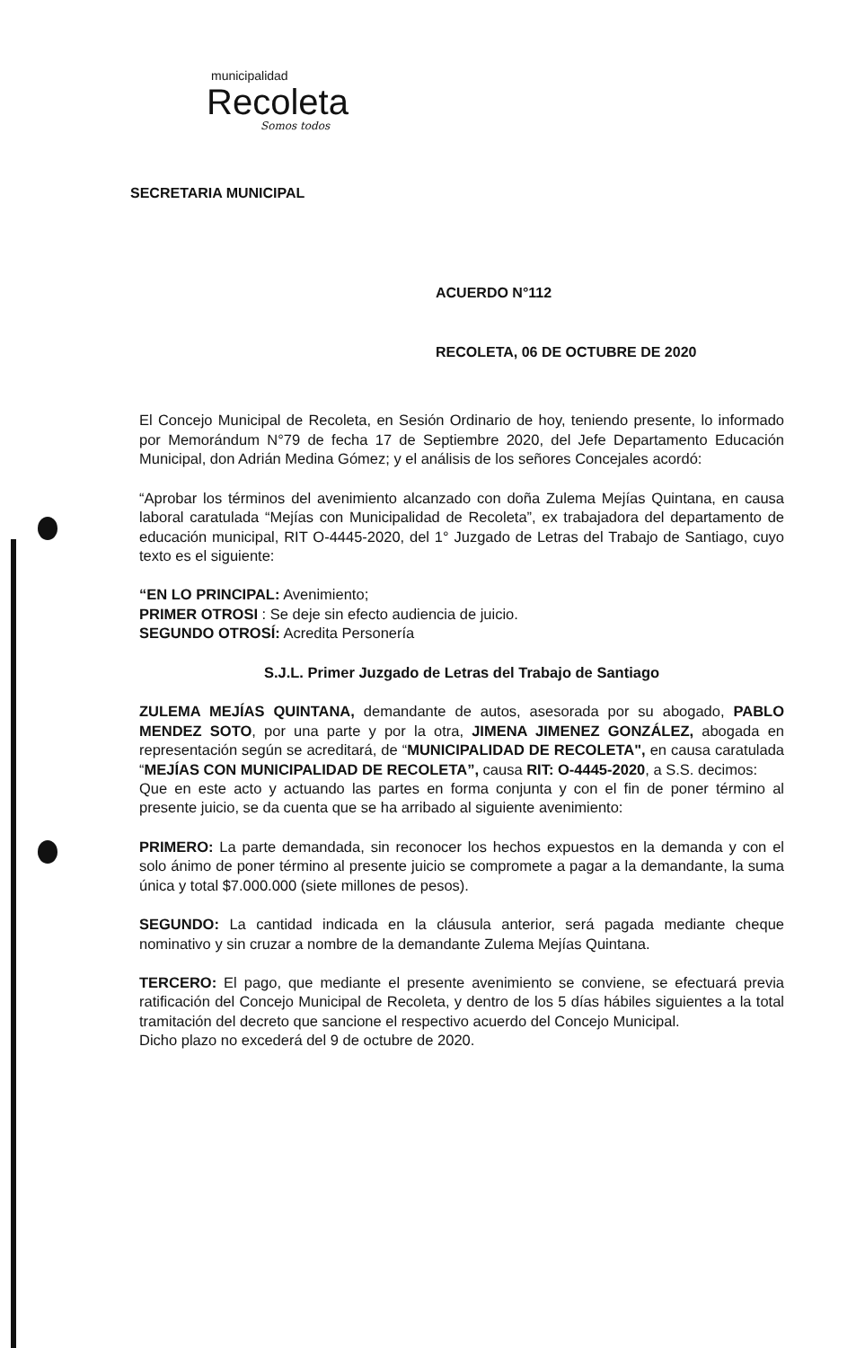municipalidad
Recoleta
Somos todos
SECRETARIA MUNICIPAL
ACUERDO N°112
RECOLETA, 06 DE OCTUBRE DE 2020
El Concejo Municipal de Recoleta, en Sesión Ordinario de hoy, teniendo presente, lo informado por Memorándum N°79 de fecha 17 de Septiembre 2020, del Jefe Departamento Educación Municipal, don Adrián Medina Gómez; y el análisis de los señores Concejales acordó:
“Aprobar los términos del avenimiento alcanzado con doña Zulema Mejías Quintana, en causa laboral caratulada “Mejías con Municipalidad de Recoleta”, ex trabajadora del departamento de educación municipal, RIT O-4445-2020, del 1° Juzgado de Letras del Trabajo de Santiago, cuyo texto es el siguiente:
“EN LO PRINCIPAL: Avenimiento;
PRIMER OTROSI : Se deje sin efecto audiencia de juicio.
SEGUNDO OTROSÍ: Acredita Personería
S.J.L. Primer Juzgado de Letras del Trabajo de Santiago
ZULEMA MEJÍAS QUINTANA, demandante de autos, asesorada por su abogado, PABLO MENDEZ SOTO, por una parte y por la otra, JIMENA JIMENEZ GONZÁLEZ, abogada en representación según se acreditará, de “MUNICIPALIDAD DE RECOLETA", en causa caratulada “MEJÍAS CON MUNICIPALIDAD DE RECOLETA”, causa RIT: O-4445-2020, a S.S. decimos:
Que en este acto y actuando las partes en forma conjunta y con el fin de poner término al presente juicio, se da cuenta que se ha arribado al siguiente avenimiento:
PRIMERO: La parte demandada, sin reconocer los hechos expuestos en la demanda y con el solo ánimo de poner término al presente juicio se compromete a pagar a la demandante, la suma única y total $7.000.000 (siete millones de pesos).
SEGUNDO: La cantidad indicada en la cláusula anterior, será pagada mediante cheque nominativo y sin cruzar a nombre de la demandante Zulema Mejías Quintana.
TERCERO: El pago, que mediante el presente avenimiento se conviene, se efectuará previa ratificación del Concejo Municipal de Recoleta, y dentro de los 5 días hábiles siguientes a la total tramitación del decreto que sancione el respectivo acuerdo del Concejo Municipal.
Dicho plazo no excederá del 9 de octubre de 2020.